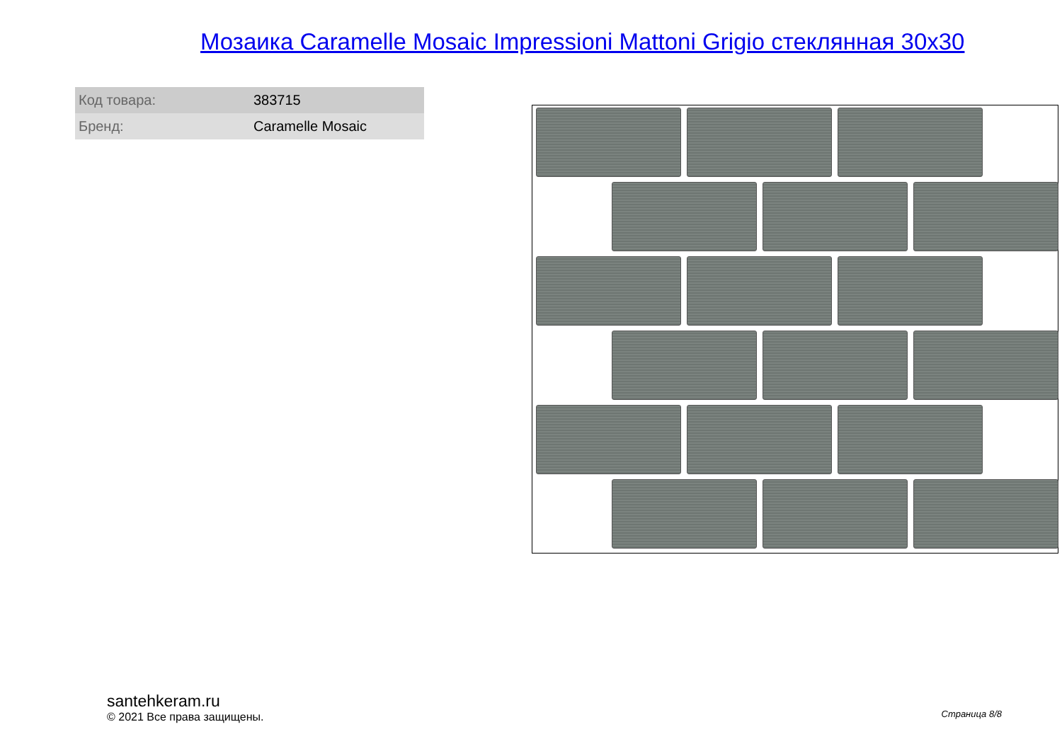Мозаика Caramelle Mosaic Impressioni Mattoni Grigio стеклянная 30x30
| Код товара: | 383715 |
| Бренд: | Caramelle Mosaic |
santehkeram.ru
© 2021 Все права защищены.
Страница 8/8